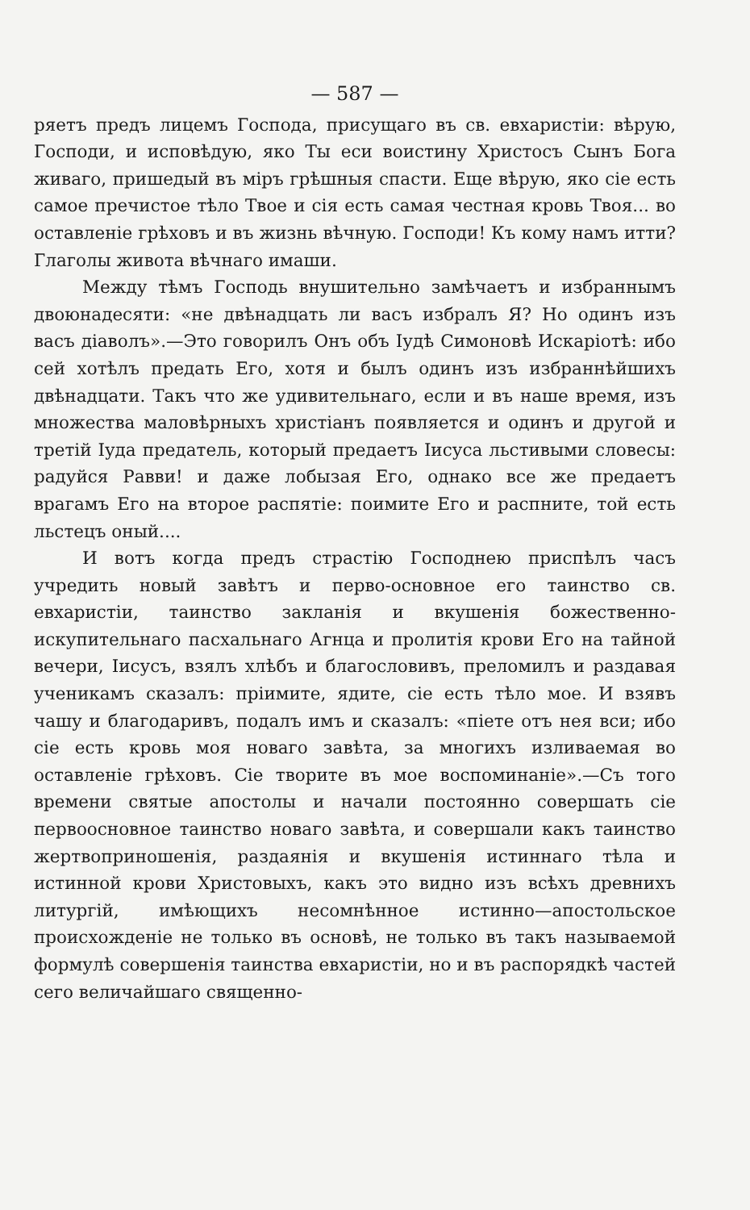— 587 —
ряетъ предъ лицемъ Господа, присущаго въ св. евхаристіи: вѣрую, Господи, и исповѣдую, яко Ты еси воистину Христосъ Сынъ Бога живаго, пришедый въ міръ грѣшныя спасти. Еще вѣрую, яко сіе есть самое пречистое тѣло Твое и сія есть самая честная кровь Твоя... во оставленіе грѣховъ и въ жизнь вѣчную. Господи! Къ кому намъ итти? Глаголы живота вѣчнаго имаши.
Между тѣмъ Господь внушительно замѣчаетъ и избраннымъ двоюнадесяти: «не двѣнадцать ли васъ избралъ Я? Но одинъ изъ васъ діаволъ».—Это говорилъ Онъ объ Іудѣ Симоновѣ Искаріотѣ: ибо сей хотѣлъ предать Его, хотя и былъ одинъ изъ избраннѣйшихъ двѣнадцати. Такъ что же удивительнаго, если и въ наше время, изъ множества маловѣрныхъ христіанъ появляется и одинъ и другой и третій Іуда предатель, который предаетъ Іисуса льстивыми словесы: радуйся Равви! и даже лобызая Его, однако все же предаетъ врагамъ Его на второе распятіе: поимите Его и распните, той есть льстецъ оный....
И вотъ когда предъ страстію Господнею приспѣлъ часъ учредить новый завѣтъ и перво-основное его таинство св. евхаристіи, таинство закланія и вкушенія божественно-искупительнаго пасхальнаго Агнца и пролитія крови Его на тайной вечери, Іисусъ, взялъ хлѣбъ и благословивъ, преломилъ и раздавая ученикамъ сказалъ: пріимите, ядите, сіе есть тѣло мое. И взявъ чашу и благодаривъ, подалъ имъ и сказалъ: «піете отъ нея вси; ибо сіе есть кровь моя новаго завѣта, за многихъ изливаемая во оставленіе грѣховъ. Сіе творите въ мое воспоминаніе».—Съ того времени святые апостолы и начали постоянно совершать сіе первоосновное таинство новаго завѣта, и совершали какъ таинство жертвоприношенія, раздаянія и вкушенія истиннаго тѣла и истинной крови Христовыхъ, какъ это видно изъ всѣхъ древнихъ литургій, имѣющихъ несомнѣнное истинно—апостольское происхожденіе не только въ основѣ, не только въ такъ называемой формулѣ совершенія таинства евхаристіи, но и въ распорядкѣ частей сего величайшаго священно-